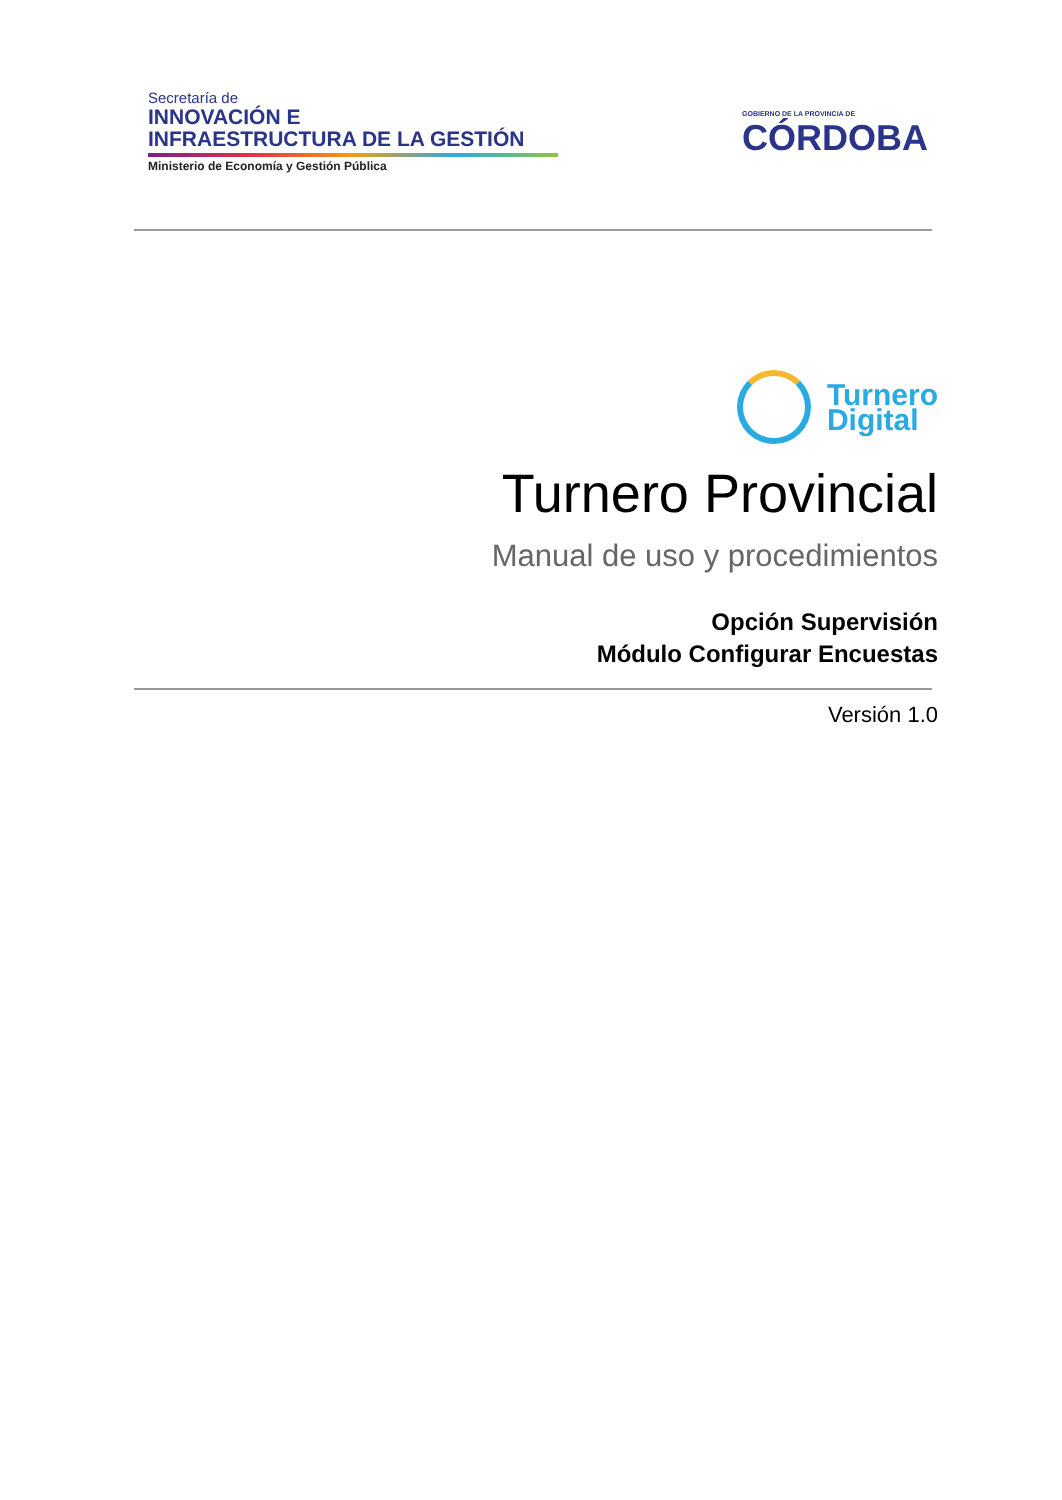Secretaría de
INNOVACIÓN E
INFRAESTRUCTURA DE LA GESTIÓN
Ministerio de Economía y Gestión Pública
GOBIERNO DE LA PROVINCIA DE
CÓRDOBA
Turnero
Digital
Turnero Provincial
Manual de uso y procedimientos
Opción Supervisión
Módulo Configurar Encuestas
Versión 1.0